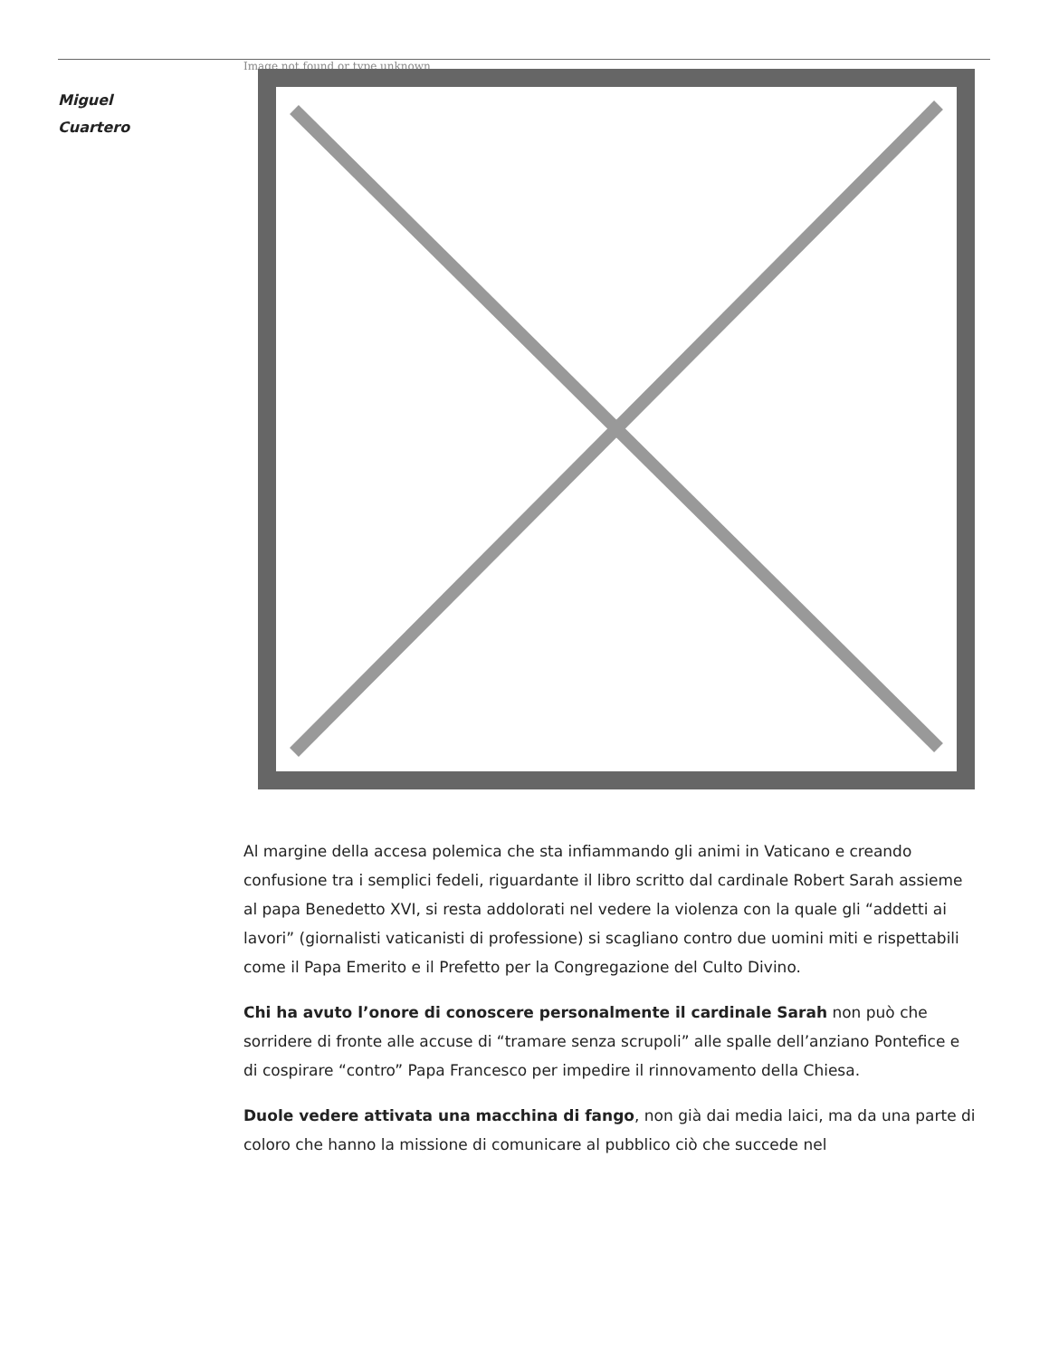Miguel
Cuartero
Image not found or type unknown
Al margine della accesa polemica che sta infiammando gli animi in Vaticano e creando confusione tra i semplici fedeli, riguardante il libro scritto dal cardinale Robert Sarah assieme al papa Benedetto XVI, si resta addolorati nel vedere la violenza con la quale gli “addetti ai lavori” (giornalisti vaticanisti di professione) si scagliano contro due uomini miti e rispettabili come il Papa Emerito e il Prefetto per la Congregazione del Culto Divino.
Chi ha avuto l’onore di conoscere personalmente il cardinale Sarah non può che sorridere di fronte alle accuse di “tramare senza scrupoli” alle spalle dell’anziano Pontefice e di cospirare “contro” Papa Francesco per impedire il rinnovamento della Chiesa.
Duole vedere attivata una macchina di fango, non già dai media laici, ma da una parte di coloro che hanno la missione di comunicare al pubblico ciò che succede nel